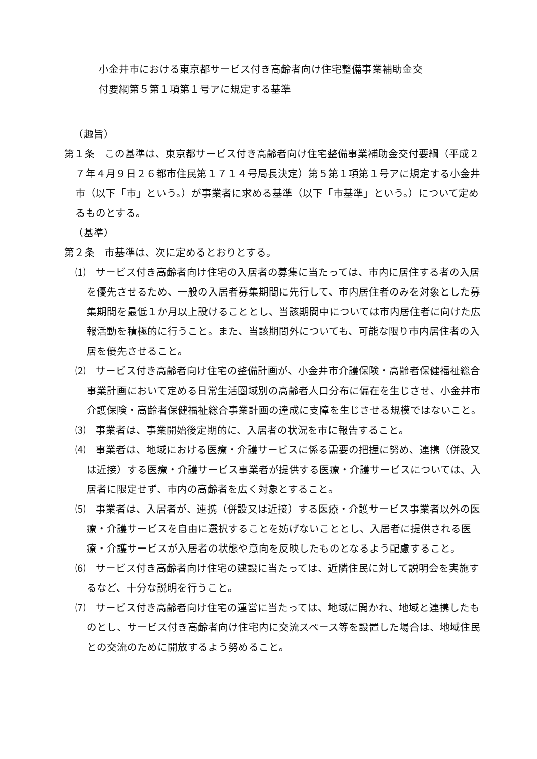小金井市における東京都サービス付き高齢者向け住宅整備事業補助金交
付要綱第５第１項第１号アに規定する基準
（趣旨）
第１条　この基準は、東京都サービス付き高齢者向け住宅整備事業補助金交付要綱（平成２７年４月９日２６都市住民第１７１４号局長決定）第５第１項第１号アに規定する小金井市（以下「市」という。）が事業者に求める基準（以下「市基準」という。）について定めるものとする。
（基準）
第２条　市基準は、次に定めるとおりとする。
⑴　サービス付き高齢者向け住宅の入居者の募集に当たっては、市内に居住する者の入居を優先させるため、一般の入居者募集期間に先行して、市内居住者のみを対象とした募集期間を最低１か月以上設けることとし、当該期間中については市内居住者に向けた広報活動を積極的に行うこと。また、当該期間外についても、可能な限り市内居住者の入居を優先させること。
⑵　サービス付き高齢者向け住宅の整備計画が、小金井市介護保険・高齢者保健福祉総合事業計画において定める日常生活圏域別の高齢者人口分布に偏在を生じさせ、小金井市介護保険・高齢者保健福祉総合事業計画の達成に支障を生じさせる規模ではないこと。
⑶　事業者は、事業開始後定期的に、入居者の状況を市に報告すること。
⑷　事業者は、地域における医療・介護サービスに係る需要の把握に努め、連携（併設又は近接）する医療・介護サービス事業者が提供する医療・介護サービスについては、入居者に限定せず、市内の高齢者を広く対象とすること。
⑸　事業者は、入居者が、連携（併設又は近接）する医療・介護サービス事業者以外の医療・介護サービスを自由に選択することを妨げないこととし、入居者に提供される医療・介護サービスが入居者の状態や意向を反映したものとなるよう配慮すること。
⑹　サービス付き高齢者向け住宅の建設に当たっては、近隣住民に対して説明会を実施するなど、十分な説明を行うこと。
⑺　サービス付き高齢者向け住宅の運営に当たっては、地域に開かれ、地域と連携したものとし、サービス付き高齢者向け住宅内に交流スペース等を設置した場合は、地域住民との交流のために開放するよう努めること。